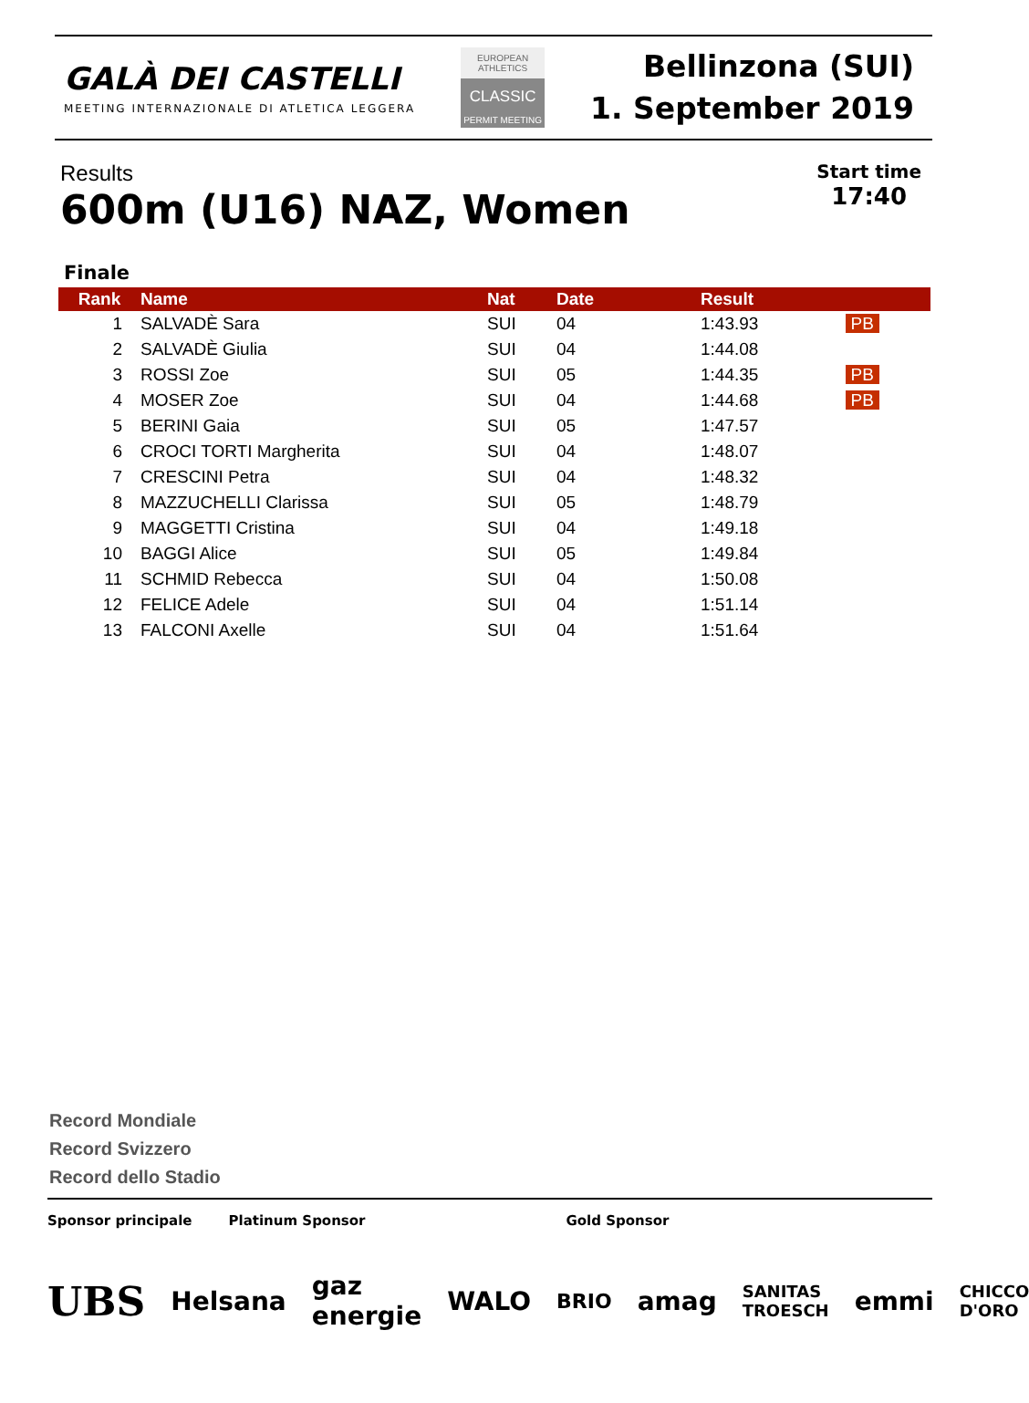GALÀ DEI CASTELLI
MEETING INTERNAZIONALE DI ATLETICA LEGGERA
EUROPEAN ATHLETICS
CLASSIC
PERMIT MEETING
Bellinzona (SUI)
1. September 2019
Results
600m (U16) NAZ, Women
Start time
17:40
Finale
| Rank | Name | Nat | Date | Result | |
| --- | --- | --- | --- | --- | --- |
| 1 | SALVADÈ Sara | SUI | 04 | 1:43.93 | PB |
| 2 | SALVADÈ Giulia | SUI | 04 | 1:44.08 | |
| 3 | ROSSI Zoe | SUI | 05 | 1:44.35 | PB |
| 4 | MOSER Zoe | SUI | 04 | 1:44.68 | PB |
| 5 | BERINI Gaia | SUI | 05 | 1:47.57 | |
| 6 | CROCI TORTI Margherita | SUI | 04 | 1:48.07 | |
| 7 | CRESCINI Petra | SUI | 04 | 1:48.32 | |
| 8 | MAZZUCHELLI Clarissa | SUI | 05 | 1:48.79 | |
| 9 | MAGGETTI Cristina | SUI | 04 | 1:49.18 | |
| 10 | BAGGI Alice | SUI | 05 | 1:49.84 | |
| 11 | SCHMID Rebecca | SUI | 04 | 1:50.08 | |
| 12 | FELICE Adele | SUI | 04 | 1:51.14 | |
| 13 | FALCONI Axelle | SUI | 04 | 1:51.64 | |
Record Mondiale
Record Svizzero
Record dello Stadio
Sponsor principale Platinum Sponsor Gold Sponsor
UBS Helsana gaz energie WALO BRIO amag SANITAS TROESCH emmi CHICCO D'ORO